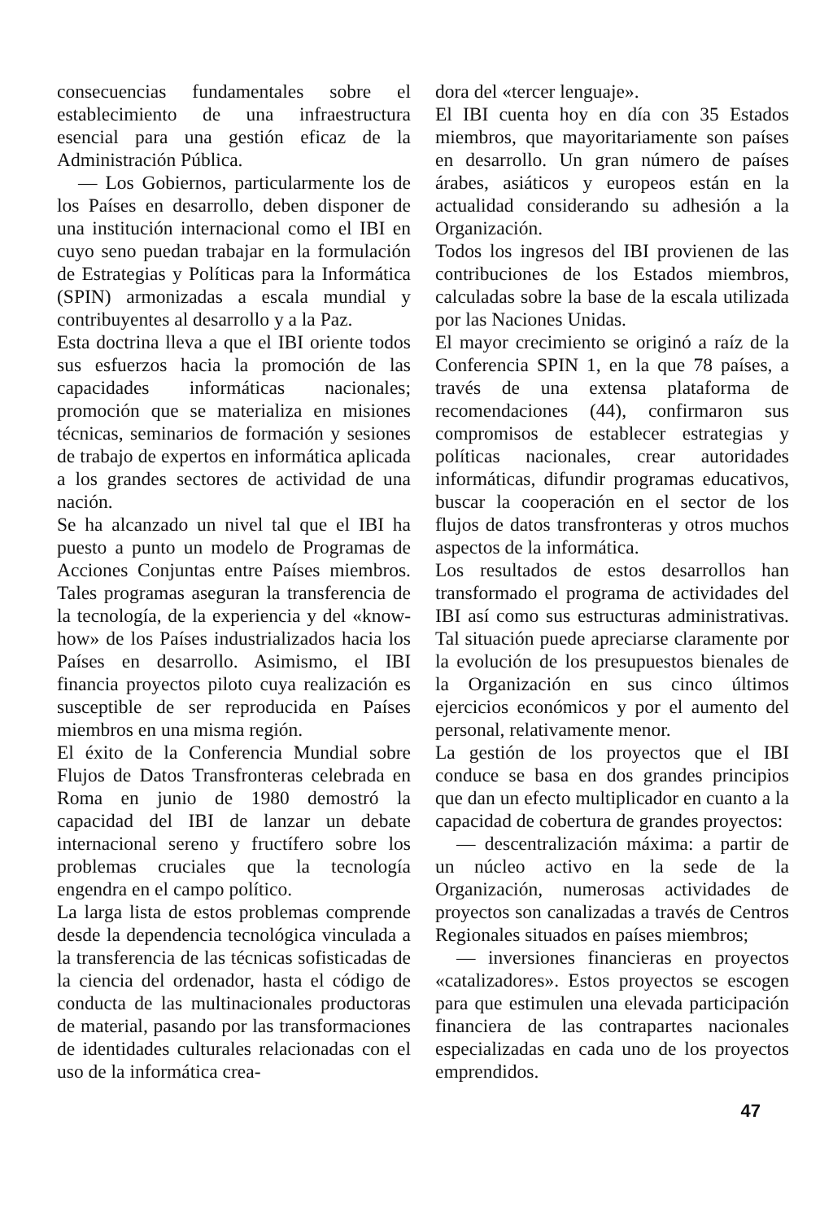consecuencias fundamentales sobre el establecimiento de una infraestructura esencial para una gestión eficaz de la Administración Pública.
— Los Gobiernos, particularmente los de los Países en desarrollo, deben disponer de una institución internacional como el IBI en cuyo seno puedan trabajar en la formulación de Estrategias y Políticas para la Informática (SPIN) armonizadas a escala mundial y contribuyentes al desarrollo y a la Paz.
Esta doctrina lleva a que el IBI oriente todos sus esfuerzos hacia la promoción de las capacidades informáticas nacionales; promoción que se materializa en misiones técnicas, seminarios de formación y sesiones de trabajo de expertos en informática aplicada a los grandes sectores de actividad de una nación.
Se ha alcanzado un nivel tal que el IBI ha puesto a punto un modelo de Programas de Acciones Conjuntas entre Países miembros. Tales programas aseguran la transferencia de la tecnología, de la experiencia y del «know-how» de los Países industrializados hacia los Países en desarrollo. Asimismo, el IBI financia proyectos piloto cuya realización es susceptible de ser reproducida en Países miembros en una misma región.
El éxito de la Conferencia Mundial sobre Flujos de Datos Transfronteras celebrada en Roma en junio de 1980 demostró la capacidad del IBI de lanzar un debate internacional sereno y fructífero sobre los problemas cruciales que la tecnología engendra en el campo político.
La larga lista de estos problemas comprende desde la dependencia tecnológica vinculada a la transferencia de las técnicas sofisticadas de la ciencia del ordenador, hasta el código de conducta de las multinacionales productoras de material, pasando por las transformaciones de identidades culturales relacionadas con el uso de la informática crea-
dora del «tercer lenguaje».
El IBI cuenta hoy en día con 35 Estados miembros, que mayoritariamente son países en desarrollo. Un gran número de países árabes, asiáticos y europeos están en la actualidad considerando su adhesión a la Organización.
Todos los ingresos del IBI provienen de las contribuciones de los Estados miembros, calculadas sobre la base de la escala utilizada por las Naciones Unidas.
El mayor crecimiento se originó a raíz de la Conferencia SPIN 1, en la que 78 países, a través de una extensa plataforma de recomendaciones (44), confirmaron sus compromisos de establecer estrategias y políticas nacionales, crear autoridades informáticas, difundir programas educativos, buscar la cooperación en el sector de los flujos de datos transfronteras y otros muchos aspectos de la informática.
Los resultados de estos desarrollos han transformado el programa de actividades del IBI así como sus estructuras administrativas. Tal situación puede apreciarse claramente por la evolución de los presupuestos bienales de la Organización en sus cinco últimos ejercicios económicos y por el aumento del personal, relativamente menor.
La gestión de los proyectos que el IBI conduce se basa en dos grandes principios que dan un efecto multiplicador en cuanto a la capacidad de cobertura de grandes proyectos:
— descentralización máxima: a partir de un núcleo activo en la sede de la Organización, numerosas actividades de proyectos son canalizadas a través de Centros Regionales situados en países miembros;
— inversiones financieras en proyectos «catalizadores». Estos proyectos se escogen para que estimulen una elevada participación financiera de las contrapartes nacionales especializadas en cada uno de los proyectos emprendidos.
47